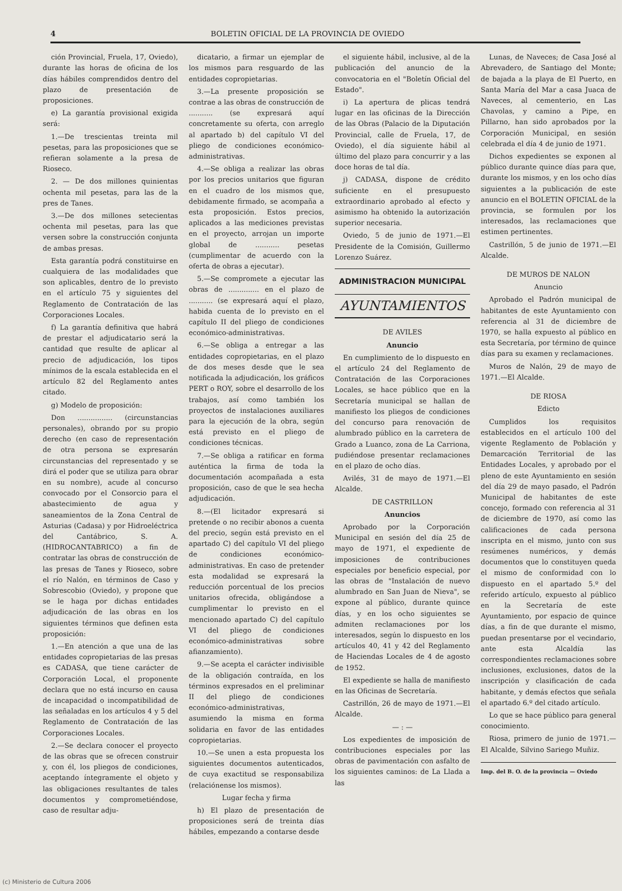4 BOLETIN OFICIAL DE LA PROVINCIA DE OVIEDO
ción Provincial, Fruela, 17, Oviedo), durante las horas de oficina de los días hábiles comprendidos dentro del plazo de presentación de proposiciones.
e) La garantía provisional exigida será:
1.—De trescientas treinta mil pesetas, para las proposiciones que se refieran solamente a la presa de Rioseco.
2. — De dos millones quinientas ochenta mil pesetas, para las de la pres de Tanes.
3.—De dos millones setecientas ochenta mil pesetas, para las que versen sobre la construcción conjunta de ambas presas.
Esta garantía podrá constituirse en cualquiera de las modalidades que son aplicables, dentro de lo previsto en el artículo 75 y siguientes del Reglamento de Contratación de las Corporaciones Locales.
f) La garantía definitiva que habrá de prestar el adjudicatario será la cantidad que resulte de aplicar al precio de adjudicación, los tipos mínimos de la escala establecida en el artículo 82 del Reglamento antes citado.
g) Modelo de proposición:
Don ................ (circunstancias personales), obrando por su propio derecho (en caso de representación de otra persona se expresarán circunstancias del representado y se dirá el poder que se utiliza para obrar en su nombre), acude al concurso convocado por el Consorcio para el abastecimiento de agua y saneamientos de la Zona Central de Asturias (Cadasa) y por Hidroeléctrica del Cantábrico, S. A. (HIDROCANTABRICO) a fin de contratar las obras de construcción de las presas de Tanes y Rioseco, sobre el río Nalón, en términos de Caso y Sobrescobio (Oviedo), y propone que se le haga por dichas entidades adjudicación de las obras en los siguientes términos que definen esta proposición:
1.—En atención a que una de las entidades copropietarias de las presas es CADASA, que tiene carácter de Corporación Local, el proponente declara que no está incurso en causa de incapacidad o incompatibilidad de las señaladas en los artículos 4 y 5 del Reglamento de Contratación de las Corporaciones Locales.
2.—Se declara conocer el proyecto de las obras que se ofrecen construir y, con él, los pliegos de condiciones, aceptando íntegramente el objeto y las obligaciones resultantes de tales documentos y comprometiéndose, caso de resultar adju-
dicatario, a firmar un ejemplar de los mismos para resguardo de las entidades copropietarias.
3.—La presente proposición se contrae a las obras de construcción de ........... (se expresará aquí concretamente su oferta, con arreglo al apartado b) del capítulo VI del pliego de condiciones económico-administrativas.
4.—Se obliga a realizar las obras por los precios unitarios que figuran en el cuadro de los mismos que, debidamente firmado, se acompaña a esta proposición. Estos precios, aplicados a las mediciones previstas en el proyecto, arrojan un importe global de ........... pesetas (cumplimentar de acuerdo con la oferta de obras a ejecutar).
5.—Se compromete a ejecutar las obras de .............. en el plazo de ........... (se expresará aquí el plazo, habida cuenta de lo previsto en el capítulo II del pliego de condiciones económico-administrativas.
6.—Se obliga a entregar a las entidades copropietarias, en el plazo de dos meses desde que le sea notificada la adjudicación, los gráficos PERT o ROY, sobre el desarrollo de los trabajos, así como también los proyectos de instalaciones auxiliares para la ejecución de la obra, según está previsto en el pliego de condiciones técnicas.
7.—Se obliga a ratificar en forma auténtica la firma de toda la documentación acompañada a esta proposición, caso de que le sea hecha adjudicación.
8.—(El licitador expresará si pretende o no recibir abonos a cuenta del precio, según está previsto en el apartado C) del capítulo VI del pliego de condiciones económico-administrativas. En caso de pretender esta modalidad se expresará la reducción porcentual de los precios unitarios ofrecida, obligándose a cumplimentar lo previsto en el mencionado apartado C) del capítulo VI del pliego de condiciones económico-administrativas sobre afianzamiento).
9.—Se acepta el carácter indivisible de la obligación contraída, en los términos expresados en el preliminar II del pliego de condiciones económico-administrativas, asumiendo la misma en forma solidaria en favor de las entidades copropietarias.
10.—Se unen a esta propuesta los siguientes documentos autenticados, de cuya exactitud se responsabiliza (relaciónense los mismos).
Lugar fecha y firma
h) El plazo de presentación de proposiciones será de treinta días hábiles, empezando a contarse desde
el siguiente hábil, inclusive, al de la publicación del anuncio de la convocatoria en el "Boletín Oficial del Estado".
i) La apertura de plicas tendrá lugar en las oficinas de la Dirección de las Obras (Palacio de la Diputación Provincial, calle de Fruela, 17, de Oviedo), el día siguiente hábil al último del plazo para concurrir y a las doce horas de tal día.
j) CADASA, dispone de crédito suficiente en el presupuesto extraordinario aprobado al efecto y asimismo ha obtenido la autorización superior necesaria.
Oviedo, 5 de junio de 1971.—El Presidente de la Comisión, Guillermo Lorenzo Suárez.
ADMINISTRACION MUNICIPAL
AYUNTAMIENTOS
DE AVILES
Anuncio
En cumplimiento de lo dispuesto en el artículo 24 del Reglamento de Contratación de las Corporaciones Locales, se hace público que en la Secretaría municipal se hallan de manifiesto los pliegos de condiciones del concurso para renovación de alumbrado público en la carretera de Grado a Luanco, zona de La Carriona, pudiéndose presentar reclamaciones en el plazo de ocho días.
Avilés, 31 de mayo de 1971.—El Alcalde.
DE CASTRILLON
Anuncios
Aprobado por la Corporación Municipal en sesión del día 25 de mayo de 1971, el expediente de imposiciones de contribuciones especiales por beneficio especial, por las obras de "Instalación de nuevo alumbrado en San Juan de Nieva", se expone al público, durante quince días, y en los ocho siguientes se admiten reclamaciones por los interesados, según lo dispuesto en los artículos 40, 41 y 42 del Reglamento de Haciendas Locales de 4 de agosto de 1952.
El expediente se halla de manifiesto en las Oficinas de Secretaría.
Castrillón, 26 de mayo de 1971.—El Alcalde.
— : —
Los expedientes de imposición de contribuciones especiales por las obras de pavimentación con asfalto de los siguientes caminos: de La Llada a las
Lunas, de Naveces; de Casa José al Abrevadero, de Santiago del Monte; de bajada a la playa de El Puerto, en Santa María del Mar a casa Juaca de Naveces, al cementerio, en Las Chavolas, y camino a Pipe, en Pillarno, han sido aprobados por la Corporación Municipal, en sesión celebrada el día 4 de junio de 1971.
Dichos expedientes se exponen al público durante quince días para que, durante los mismos, y en los ocho días siguientes a la publicación de este anuncio en el BOLETIN OFICIAL de la provincia, se formulen por los interesados, las reclamaciones que estimen pertinentes.
Castrillón, 5 de junio de 1971.—El Alcalde.
DE MUROS DE NALON
Anuncio
Aprobado el Padrón municipal de habitantes de este Ayuntamiento con referencia al 31 de diciembre de 1970, se halla expuesto al público en esta Secretaría, por término de quince días para su examen y reclamaciones.
Muros de Nalón, 29 de mayo de 1971.—El Alcalde.
DE RIOSA
Edicto
Cumplidos los requisitos establecidos en el artículo 100 del vigente Reglamento de Población y Demarcación Territorial de las Entidades Locales, y aprobado por el pleno de este Ayuntamiento en sesión del día 29 de mayo pasado, el Padrón Municipal de habitantes de este concejo, formado con referencia al 31 de diciembre de 1970, así como las calificaciones de cada persona inscripta en el mismo, junto con sus resúmenes numéricos, y demás documentos que lo constituyen queda el mismo de conformidad con lo dispuesto en el apartado 5.º del referido artículo, expuesto al público en la Secretaría de este Ayuntamiento, por espacio de quince días, a fin de que durante el mismo, puedan presentarse por el vecindario, ante esta Alcaldía las correspondientes reclamaciones sobre inclusiones, exclusiones, datos de la inscripción y clasificación de cada habitante, y demás efectos que señala el apartado 6.º del citado artículo.
Lo que se hace público para general conocimiento.
Riosa, primero de junio de 1971.—El Alcalde, Silvino Sariego Muñiz.
Imp. del B. O. de la provincia — Oviedo
(c) Ministerio de Cultura 2006